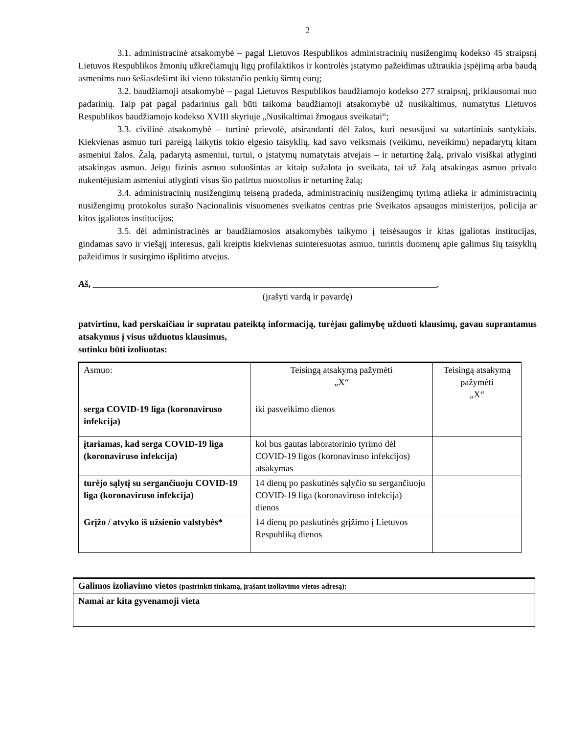2
3.1. administracinė atsakomybė – pagal Lietuvos Respublikos administracinių nusižengimų kodekso 45 straipsnį Lietuvos Respublikos žmonių užkrečiamųjų ligų profilaktikos ir kontrolės įstatymo pažeidimas užtraukia įspėjimą arba baudą asmenims nuo šešiasdešimt iki vieno tūkstančio penkių šimtų eurų;
3.2. baudžiamoji atsakomybė – pagal Lietuvos Respublikos baudžiamojo kodekso 277 straipsnį, priklausomai nuo padarinių. Taip pat pagal padarinius gali būti taikoma baudžiamoji atsakomybė už nusikaltimus, numatytus Lietuvos Respublikos baudžiamojo kodekso XVIII skyriuje „Nusikaltimai žmogaus sveikatai“;
3.3. civilinė atsakomybė – turtinė prievolė, atsirandanti dėl žalos, kuri nesusijusi su sutartiniais santykiais. Kiekvienas asmuo turi pareigą laikytis tokio elgesio taisyklių, kad savo veiksmais (veikimu, neveikimu) nepadarytų kitam asmeniui žalos. Žalą, padarytą asmeniui, turtui, o įstatymų numatytais atvejais – ir neturtinę žalą, privalo visiškai atlyginti atsakingas asmuo. Jeigu fizinis asmuo suluošintas ar kitaip sužalota jo sveikata, tai už žalą atsakingas asmuo privalo nukentėjusiam asmeniui atlyginti visus šio patirtus nuostolius ir neturtinę žalą;
3.4. administracinių nusižengimų teiseną pradeda, administracinių nusižengimų tyrimą atlieka ir administracinių nusižengimų protokolus surašo Nacionalinis visuomenės sveikatos centras prie Sveikatos apsaugos ministerijos, policija ar kitos įgaliotos institucijos;
3.5. dėl administracinės ar baudžiamosios atsakomybės taikymo į teisėsaugos ir kitas įgaliotas institucijas, gindamas savo ir viešąjį interesus, gali kreiptis kiekvienas suinteresuotas asmuo, turintis duomenų apie galimus šių taisyklių pažeidimus ir susirgimo išplitimo atvejus.
Aš, ____________________________________________________________________________,
(įrašyti vardą ir pavardę)
patvirtinu, kad perskaičiau ir supratau pateiktą informaciją, turėjau galimybę užduoti klausimų, gavau suprantamus atsakymus į visus užduotus klausimus,
sutinku būti izoliuotas:
| Asmuo: | Teisingą atsakymą pažymėti „X“ | Teisingą atsakymą pažymėti „X“ |
| serga COVID-19 liga (koronaviruso infekcija) | iki pasveikimo dienos | |
| įtariamas, kad serga COVID-19 liga (koronaviruso infekcija) | kol bus gautas laboratorinio tyrimo dėl COVID-19 ligos (koronaviruso infekcijos) atsakymas | |
| turėjo sąlytį su sergančiuoju COVID-19 liga (koronaviruso infekcija) | 14 dienų po paskutinės sąlyčio su sergančiuoju COVID-19 liga (koronaviruso infekcija) dienos | |
| Grįžo / atvyko iš užsienio valstybės* | 14 dienų po paskutinės grįžimo į Lietuvos Respubliką dienos | |
| Galimos izoliavimo vietos (pasirinkti tinkamą, įrašant izoliavimo vietos adresą): |
| Namai ar kita gyvenamoji vieta |